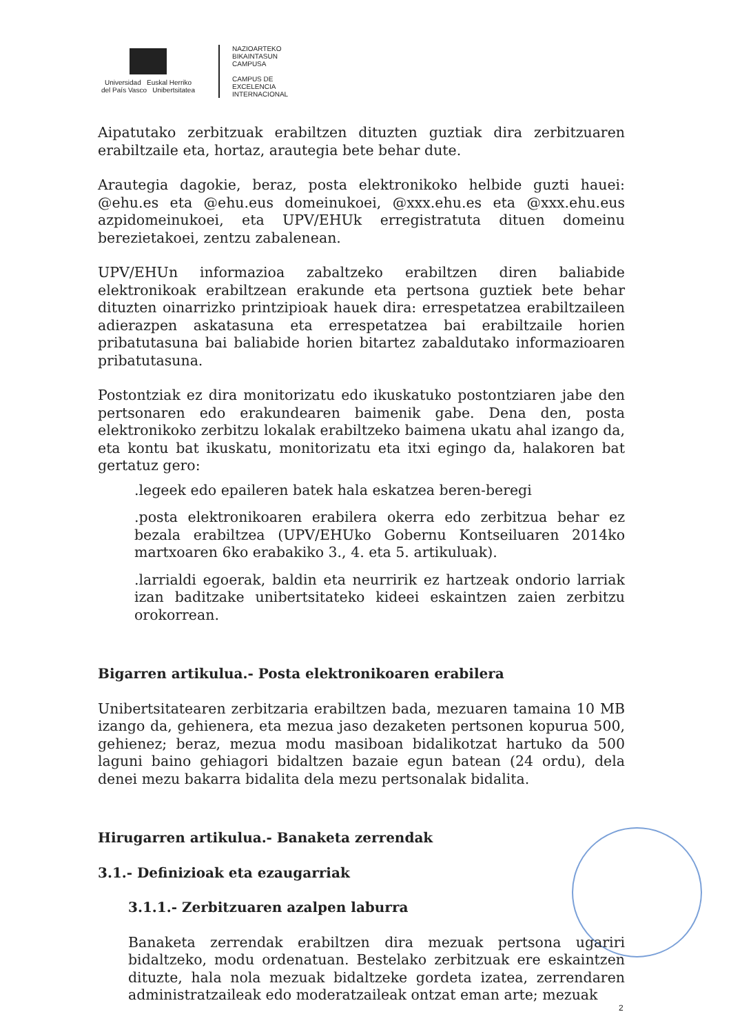Universidad Euskal Herriko
del País Vasco Unibertsitatea
NAZIOARTEKO
BIKAINTASUN
CAMPUSA
CAMPUS DE
EXCELENCIA
INTERNACIONAL
Aipatutako zerbitzuak erabiltzen dituzten guztiak dira zerbitzuaren erabiltzaile eta, hortaz, arautegia bete behar dute.
Arautegia dagokie, beraz, posta elektronikoko helbide guzti hauei: @ehu.es eta @ehu.eus domeinukoei, @xxx.ehu.es eta @xxx.ehu.eus azpidomeinukoei, eta UPV/EHUk erregistratuta dituen domeinu berezietakoei, zentzu zabalenean.
UPV/EHUn informazioa zabaltzeko erabiltzen diren baliabide elektronikoak erabiltzean erakunde eta pertsona guztiek bete behar dituzten oinarrizko printzipioak hauek dira: errespetatzea erabiltzaileen adierazpen askatasuna eta errespetatzea bai erabiltzaile horien pribatutasuna bai baliabide horien bitartez zabaldutako informazioaren pribatutasuna.
Postontziak ez dira monitorizatu edo ikuskatuko postontziaren jabe den pertsonaren edo erakundearen baimenik gabe. Dena den, posta elektronikoko zerbitzu lokalak erabiltzeko baimena ukatu ahal izango da, eta kontu bat ikuskatu, monitorizatu eta itxi egingo da, halakoren bat gertatuz gero:
.legeek edo epaileren batek hala eskatzea beren-beregi
.posta elektronikoaren erabilera okerra edo zerbitzua behar ez bezala erabiltzea (UPV/EHUko Gobernu Kontseiluaren 2014ko martxoaren 6ko erabakiko 3., 4. eta 5. artikuluak).
.larrialdi egoerak, baldin eta neurririk ez hartzeak ondorio larriak izan baditzake unibertsitateko kideei eskaintzen zaien zerbitzu orokorrean.
Bigarren artikulua.- Posta elektronikoaren erabilera
Unibertsitatearen zerbitzaria erabiltzen bada, mezuaren tamaina 10 MB izango da, gehienera, eta mezua jaso dezaketen pertsonen kopurua 500, gehienez; beraz, mezua modu masiboan bidalikotzat hartuko da 500 laguni baino gehiagori bidaltzen bazaie egun batean (24 ordu), dela denei mezu bakarra bidalita dela mezu pertsonalak bidalita.
Hirugarren artikulua.- Banaketa zerrendak
3.1.- Definizioak eta ezaugarriak
3.1.1.- Zerbitzuaren azalpen laburra
Banaketa zerrendak erabiltzen dira mezuak pertsona ugariri bidaltzeko, modu ordenatuan. Bestelako zerbitzuak ere eskaintzen dituzte, hala nola mezuak bidaltzeke gordeta izatea, zerrendaren administratzaileak edo moderatzaileak ontzat eman arte; mezuak
2